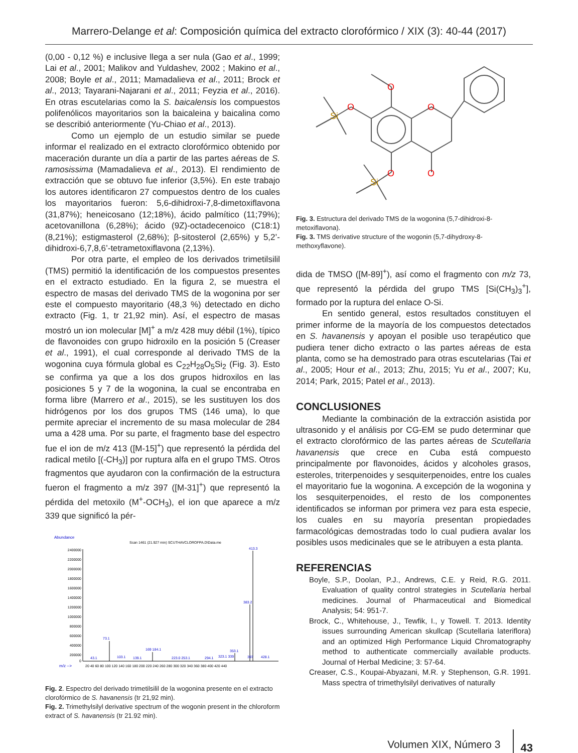Marrero-Delange et al: Composición química del extracto clorofórmico / XIX (3): 40-44 (2017)
(0,00 - 0,12 %) e inclusive llega a ser nula (Gao et al., 1999; Lai et al., 2001; Malikov and Yuldashev, 2002 ; Makino et al., 2008; Boyle et al., 2011; Mamadalieva et al., 2011; Brock et al., 2013; Tayarani-Najarani et al., 2011; Feyzia et al., 2016). En otras escutelarias como la S. baicalensis los compuestos polifenólicos mayoritarios son la baicaleina y baicalina como se describió anteriormente (Yu-Chiao et al., 2013).
Como un ejemplo de un estudio similar se puede informar el realizado en el extracto clorofórmico obtenido por maceración durante un día a partir de las partes aéreas de S. ramosissima (Mamadalieva et al., 2013). El rendimiento de extracción que se obtuvo fue inferior (3,5%). En este trabajo los autores identificaron 27 compuestos dentro de los cuales los mayoritarios fueron: 5,6-dihidroxi-7,8-dimetoxiflavona (31,87%); heneicosano (12;18%), ácido palmítico (11;79%); acetovanillona (6,28%); ácido (9Z)-octadecenoico (C18:1) (8,21%); estigmasterol (2,68%); β-sitosterol (2,65%) y 5,2’-dihidroxi-6,7,8,6’-tetrametoxiflavona (2,13%).
Por otra parte, el empleo de los derivados trimetilsilil (TMS) permitió la identificación de los compuestos presentes en el extracto estudiado. En la figura 2, se muestra el espectro de masas del derivado TMS de la wogonina por ser este el compuesto mayoritario (48,3 %) detectado en dicho extracto (Fig. 1, tr 21,92 min). Así, el espectro de masas mostró un ion molecular [M]<sup>+</sup> a m/z 428 muy débil (1%), típico de flavonoides con grupo hidroxilo en la posición 5 (Creaser et al., 1991), el cual corresponde al derivado TMS de la wogonina cuya fórmula global es C<sub>22</sub>H<sub>28</sub>O<sub>5</sub>Si<sub>2</sub> (Fig. 3). Esto se confirma ya que a los dos grupos hidroxilos en las posiciones 5 y 7 de la wogonina, la cual se encontraba en forma libre (Marrero et al., 2015), se les sustituyen los dos hidrógenos por los dos grupos TMS (146 uma), lo que permite apreciar el incremento de su masa molecular de 284 uma a 428 uma. Por su parte, el fragmento base del espectro fue el ion de m/z 413 ([M-15]<sup>+</sup>) que representó la pérdida del radical metilo [(-CH<sub>3</sub>)] por ruptura alfa en el grupo TMS. Otros fragmentos que ayudaron con la confirmación de la estructura fueron el fragmento a m/z 397 ([M-31]<sup>+</sup>) que representó la pérdida del metoxilo (M<sup>+</sup>-OCH<sub>3</sub>), el ion que aparece a m/z 339 que significó la pér-
Abundance
Scan 1461 (21.927 min) SCUTHAVCLOROFPA.D\Data.me
2400000
2200000
2000000
1800000
1600000
1400000
1200000
1000000
800000
600000
400000
200000
0
m/z -->
20 40 60 80 100 120 140 160 180 200 220 240 260 280 300 320 340 360 380 400 420 440
413.3
383.2
73.1
169 184.1
353.1
43.1
103.1
139.1
223.0 253.1
294.1
323.1 339
397
428.1
Fig. 2. Espectro del derivado trimetilsilil de la wogonina presente en el extracto clorofórmico de S. havanensis (tr 21,92 min).
Fig. 2. Trimethylsilyl derivative spectrum of the wogonin present in the chloroform extract of S. havanensis (tr 21.92 min).
O
O
O
O
O
Si
Si
Fig. 3. Estructura del derivado TMS de la wogonina (5,7-dihidroxi-8-metoxiflavona).
Fig. 3. TMS derivative structure of the wogonin (5,7-dihydroxy-8-methoxyflavone).
dida de TMSO ([M-89]<sup>+</sup>), así como el fragmento con m/z 73, que representó la pérdida del grupo TMS [Si(CH<sub>3</sub>)<sub>3</sub><sup>+</sup>], formado por la ruptura del enlace O-Si.
En sentido general, estos resultados constituyen el primer informe de la mayoría de los compuestos detectados en S. havanensis y apoyan el posible uso terapéutico que pudiera tener dicho extracto o las partes aéreas de esta planta, como se ha demostrado para otras escutelarias (Tai et al., 2005; Hour et al., 2013; Zhu, 2015; Yu et al., 2007; Ku, 2014; Park, 2015; Patel et al., 2013).
CONCLUSIONES
Mediante la combinación de la extracción asistida por ultrasonido y el análisis por CG-EM se pudo determinar que el extracto clorofórmico de las partes aéreas de Scutellaria havanensis que crece en Cuba está compuesto principalmente por flavonoides, ácidos y alcoholes grasos, esteroles, triterpenoides y sesquiterpenoides, entre los cuales el mayoritario fue la wogonina. A excepción de la wogonina y los sesquiterpenoides, el resto de los componentes identificados se informan por primera vez para esta especie, los cuales en su mayoría presentan propiedades farmacológicas demostradas todo lo cual pudiera avalar los posibles usos medicinales que se le atribuyen a esta planta.
REFERENCIAS
Boyle, S.P., Doolan, P.J., Andrews, C.E. y Reid, R.G. 2011. Evaluation of quality control strategies in Scutellaria herbal medicines. Journal of Pharmaceutical and Biomedical Analysis; 54: 951-7.
Brock, C., Whitehouse, J., Tewfik, I., y Towell. T. 2013. Identity issues surrounding American skullcap (Scutellaria lateriflora) and an optimized High Performance Liquid Chromatography method to authenticate commercially available products. Journal of Herbal Medicine; 3: 57-64.
Creaser, C.S., Koupai-Abyazani, M.R. y Stephenson, G.R. 1991. Mass spectra of trimethylsilyl derivatives of naturally
Volumen XIX, Número 3 43